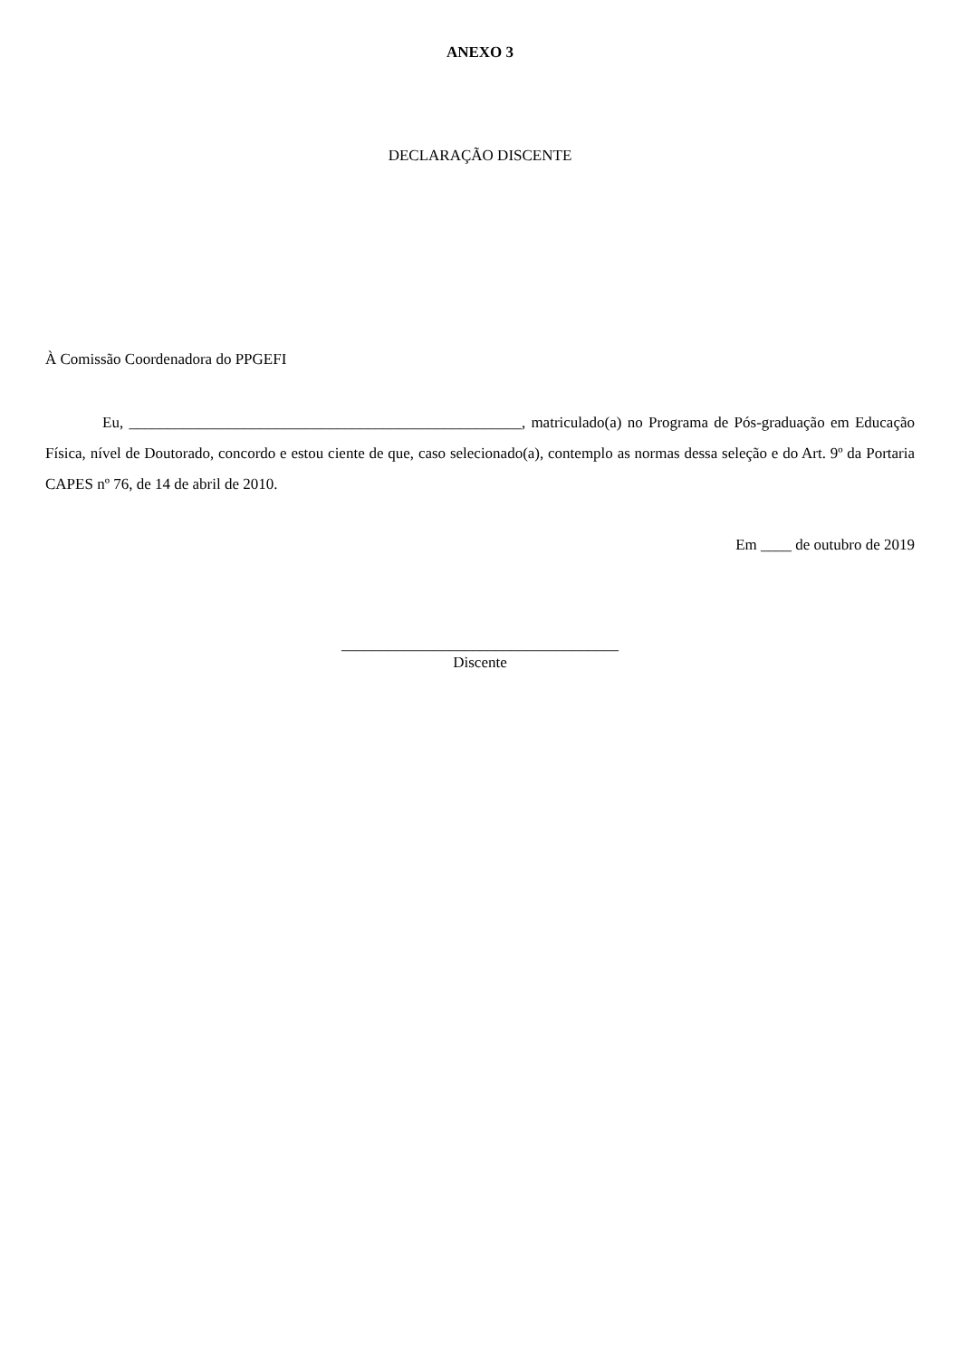ANEXO 3
DECLARAÇÃO DISCENTE
À Comissão Coordenadora do PPGEFI
Eu, ___________________________________________________, matriculado(a) no Programa de Pós-graduação em Educação Física, nível de Doutorado, concordo e estou ciente de que, caso selecionado(a), contemplo as normas dessa seleção e do Art. 9º da Portaria CAPES nº 76, de 14 de abril de 2010.
Em ____ de outubro de 2019
____________________________________
Discente